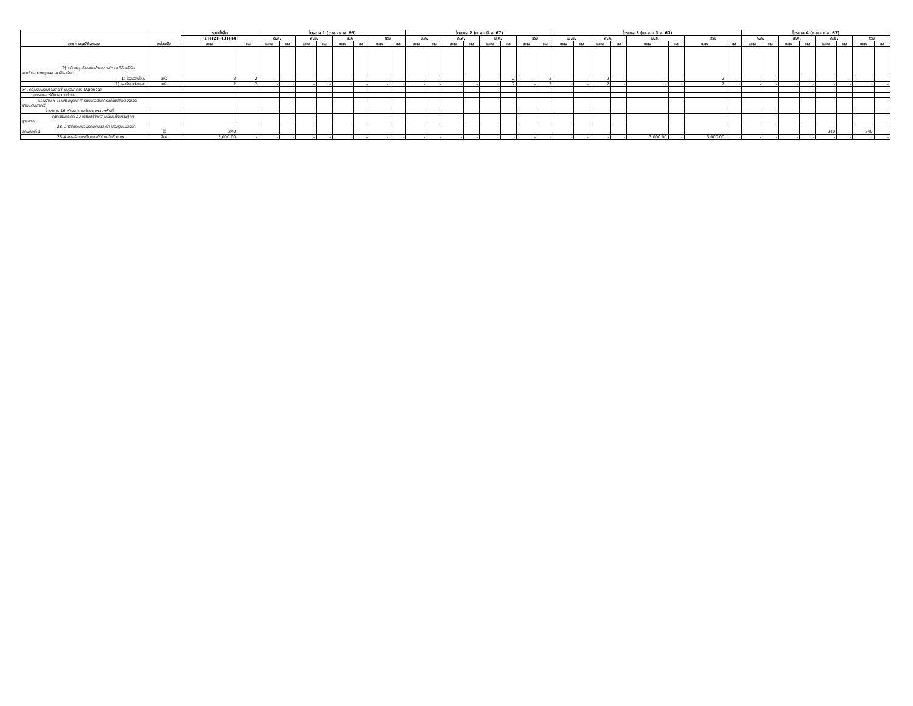| ยุทธศาสตร์/กิจกรรม | หน่วยนับ | รวมทั้งสิ้น | | ไตรมาส 1 (ต.ค.- ธ.ค. 66) | | | | | | | | ไตรมาส 2 (ม.ค.- มี.ค. 67) | | | | | | | | ไตรมาส 3 (เม.ย. - มิ.ย. 67) | | | | | | | | ไตรมาส 4 (ก.ค.- ก.ย. 67) | | | | | | | |
| --- | --- | --- | --- | --- | --- | --- | --- | --- | --- | --- | --- | --- | --- | --- | --- | --- | --- | --- | --- | --- | --- | --- | --- | --- | --- | --- | --- | --- | --- | --- | --- | --- | --- | --- | --- |
| | | [1]+[2]+[3]+[4] | | ต.ค. | | พ.ย. | | ธ.ค. | | รวม | | ม.ค. | | ก.พ. | | มี.ค. | | รวม | | เม.ย. | | พ.ค. | | มิ.ย. | | รวม | | ก.ค. | | ส.ค. | | ก.ย. | | รวม | |
| | | แผน | ผล | แผน | ผล | แผน | ผล | แผน | ผล | แผน | ผล | แผน | ผล | แผน | ผล | แผน | ผล | แผน | ผล | แผน | ผล | แผน | ผล | แผน | ผล | แผน | ผล | แผน | ผล | แผน | ผล | แผน | ผล | แผน | ผล |
| 2) สนับสนุนกิจกรรมด้านการพัฒนาที่ดินให้กับสมาชิกสวนพฤกษศาสตร์โรงเรียน | | | | | | | | | | | | | | | | | | | | | | | | | | | | | | | | | | | |
| 1) โรงเรียนใหม่ | แห่ง | 2 | 2 | - | - | - | - | - | - | - | - | - | - | - | - | - | 2 | - | 2 | - | - | 2 | - | - | - | 2 | - | - | - | - | - | - | - | - | - |
| 2) โรงเรียนต่อยอด | แห่ง | 2 | 2 | - | - | - | - | - | - | - | - | - | - | - | - | - | 2 | - | 2 | - | - | 2 | - | - | - | 2 | - | - | - | - | - | - | - | - | - |
| x4. กลุ่มงบประมาณรายจ่ายบูรณาการ (Agenda) | | | | | | | | | | | | | | | | | | | | | | | | | | | | | | | | | | | |
| ยุทธศาสตร์ด้านความมั่นคง | | | | | | | | | | | | | | | | | | | | | | | | | | | | | | | | | | | |
| แผนงาน 6 แผนงานบูรณาการขับเคลื่อนการแก้ไขปัญหาจังหวัดชายแดนภาคใต้ | | | | | | | | | | | | | | | | | | | | | | | | | | | | | | | | | | | |
| โครงการ 16 พัฒนาตามศักยภาพของพื้นที่ | | | | | | | | | | | | | | | | | | | | | | | | | | | | | | | | | | | |
| กิจกรรมหลักที่ 28 เสริมสร้างความเข้มแข็งเศรษฐกิจฐานราก | | | | | | | | | | | | | | | | | | | | | | | | | | | | | | | | | | | |
| 28.1 จัดทำระบบอนุรักษ์ดินและน้ำ ปรับรูปแปลงนาลักษณะที่ 1 | ไร่ | 240 | - | - | - | - | - | - | - | - | - | - | - | - | - | - | - | - | - | - | - | - | - | - | - | - | - | - | - | - | - | 240 | - | 240 | - |
| 28.4 ส่งเสริมการทำ/การใช้น้ำหมักชีวภาพ | ลิตร | 3,000.00 | - | - | - | - | - | - | - | - | - | - | - | - | - | - | - | - | - | - | - | - | - | 3,000.00 | - | 3,000.00 | - | - | - | - | - | - | - | - | - |